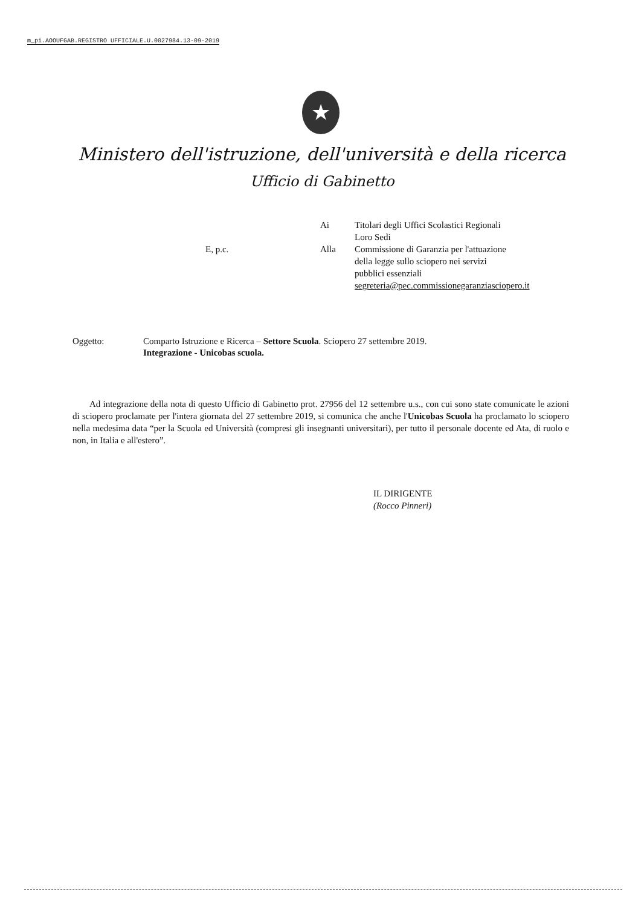m_pi.AOOUFGAB.REGISTRO UFFICIALE.U.0027984.13-09-2019
★
Ministero dell'istruzione, dell'università e della ricerca
Ufficio di Gabinetto
| | Ai | Titolari degli Uffici Scolastici Regionali Loro Sedi |
| E, p.c. | Alla | Commissione di Garanzia per l'attuazione della legge sullo sciopero nei servizi pubblici essenziali segreteria@pec.commissionegaranziasciopero.it |
| Oggetto: | Comparto Istruzione e Ricerca – Settore Scuola . Sciopero 27 settembre 2019. Integrazione - Unicobas scuola. |
Ad integrazione della nota di questo Ufficio di Gabinetto prot. 27956 del 12 settembre u.s., con cui sono state comunicate le azioni di sciopero proclamate per l'intera giornata del 27 settembre 2019, si comunica che anche l'Unicobas Scuola ha proclamato lo sciopero nella medesima data “per la Scuola ed Università (compresi gli insegnanti universitari), per tutto il personale docente ed Ata, di ruolo e non, in Italia e all'estero”.
IL DIRIGENTE
(Rocco Pinneri)